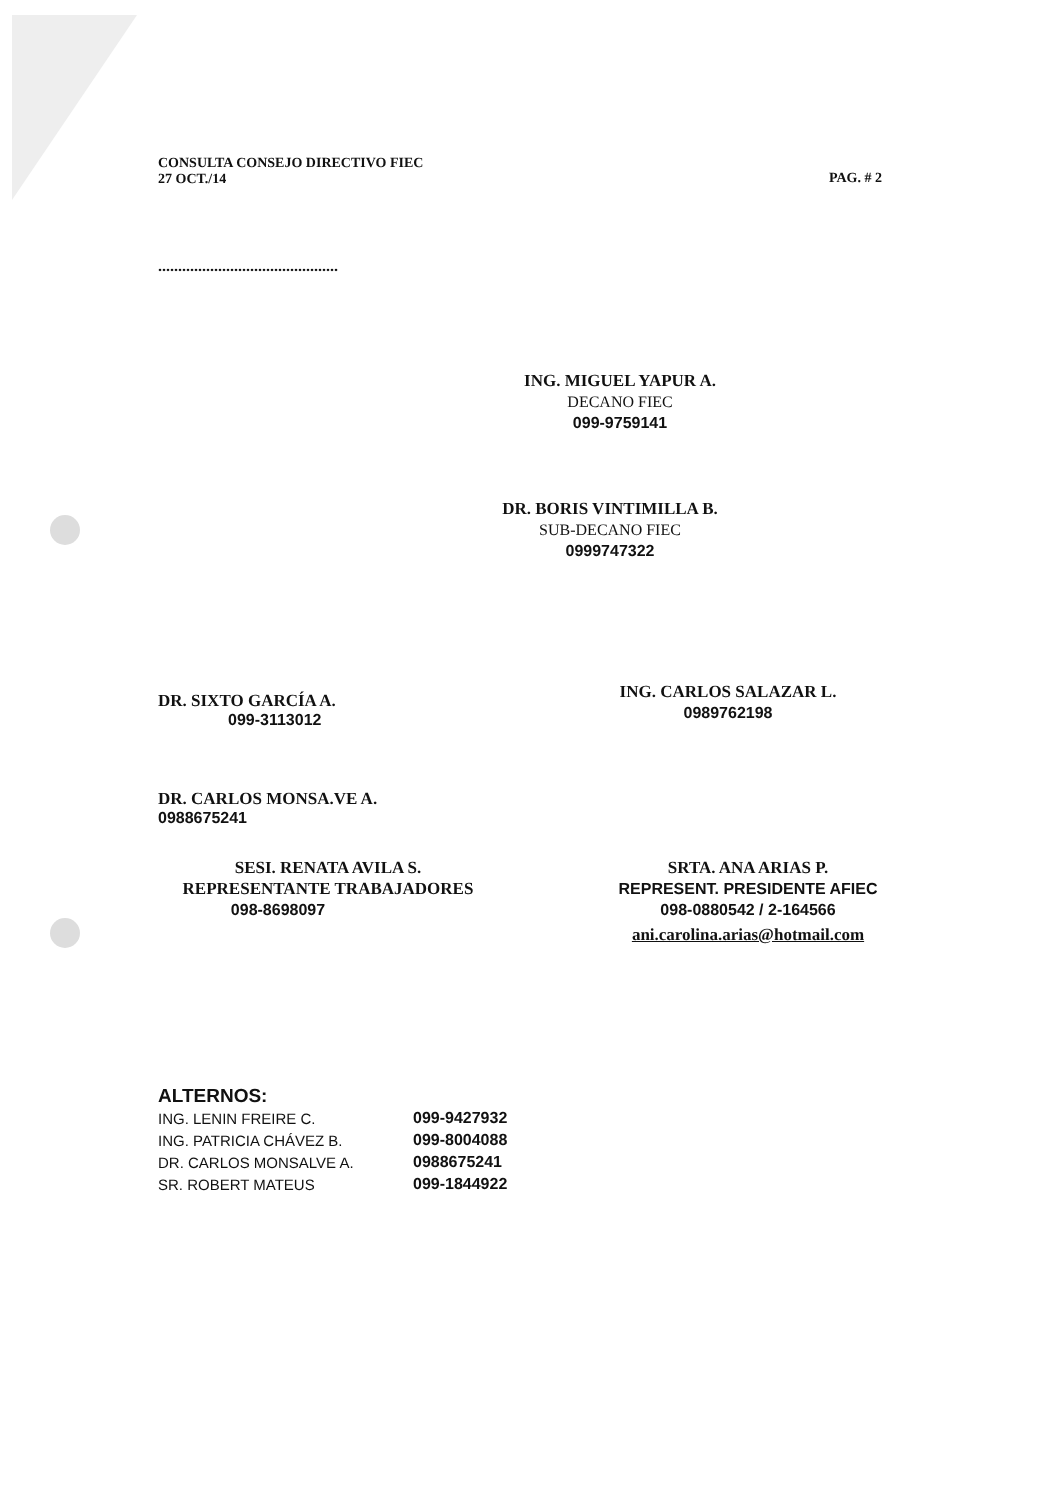CONSULTA CONSEJO DIRECTIVO FIEC
27 OCT./14
PAG. # 2
.............................................
ING. MIGUEL YAPUR A.
DECANO FIEC
099-9759141
DR. BORIS VINTIMILLA B.
SUB-DECANO FIEC
0999747322
DR. SIXTO GARCÍA A.
099-3113012
ING. CARLOS SALAZAR L.
0989762198
DR. CARLOS MONSA.VE A.
0988675241
SESI. RENATA AVILA S.
REPRESENTANTE TRABAJADORES
098-8698097
SRTA. ANA ARIAS P.
REPRESENT. PRESIDENTE AFIEC
098-0880542 / 2-164566
ani.carolina.arias@hotmail.com
ALTERNOS:
| ING. LENIN FREIRE C. | 099-9427932 |
| ING. PATRICIA CHÁVEZ B. | 099-8004088 |
| DR. CARLOS MONSALVE A. | 0988675241 |
| SR. ROBERT MATEUS | 099-1844922 |